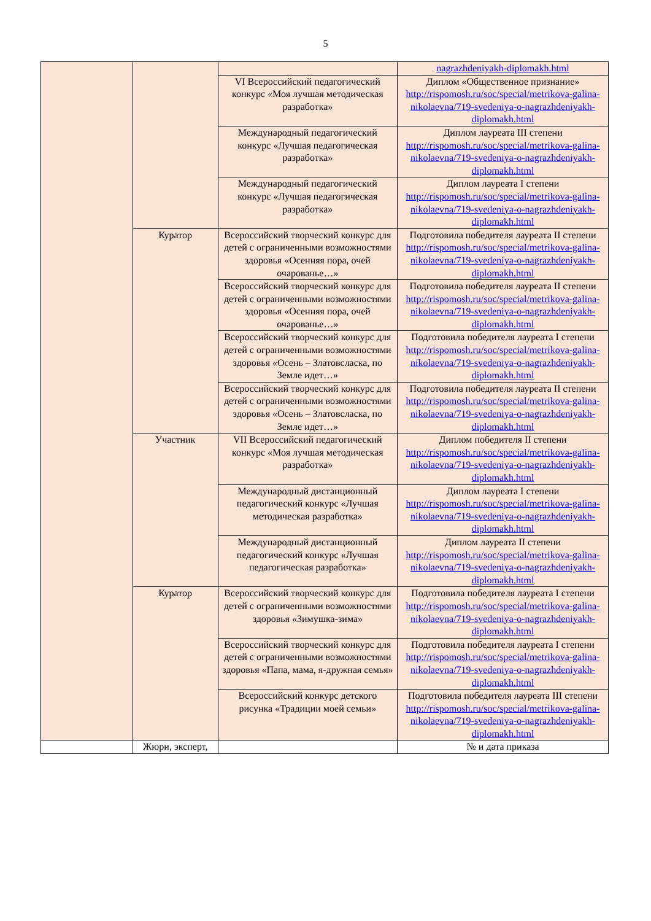5
| | | | nagrazhdeniyakh-diplomakh.html |
| | | VI Всероссийский педагогический конкурс «Моя лучшая методическая разработка» | Диплом «Общественное признание» http://rispomosh.ru/soc/special/metrikova-galina-nikolaevna/719-svedeniya-o-nagrazhdeniyakh-diplomakh.html |
| | | Международный педагогический конкурс «Лучшая педагогическая разработка» | Диплом лауреата III степени http://rispomosh.ru/soc/special/metrikova-galina-nikolaevna/719-svedeniya-o-nagrazhdeniyakh-diplomakh.html |
| | | Международный педагогический конкурс «Лучшая педагогическая разработка» | Диплом лауреата I степени http://rispomosh.ru/soc/special/metrikova-galina-nikolaevna/719-svedeniya-o-nagrazhdeniyakh-diplomakh.html |
| | Куратор | Всероссийский творческий конкурс для детей с ограниченными возможностями здоровья «Осенняя пора, очей очарованье…» | Подготовила победителя лауреата II степени http://rispomosh.ru/soc/special/metrikova-galina-nikolaevna/719-svedeniya-o-nagrazhdeniyakh-diplomakh.html |
| | | Всероссийский творческий конкурс для детей с ограниченными возможностями здоровья «Осенняя пора, очей очарованье…» | Подготовила победителя лауреата II степени http://rispomosh.ru/soc/special/metrikova-galina-nikolaevna/719-svedeniya-o-nagrazhdeniyakh-diplomakh.html |
| | | Всероссийский творческий конкурс для детей с ограниченными возможностями здоровья «Осень – Златовсласка, по Земле идет…» | Подготовила победителя лауреата I степени http://rispomosh.ru/soc/special/metrikova-galina-nikolaevna/719-svedeniya-o-nagrazhdeniyakh-diplomakh.html |
| | | Всероссийский творческий конкурс для детей с ограниченными возможностями здоровья «Осень – Златовсласка, по Земле идет…» | Подготовила победителя лауреата II степени http://rispomosh.ru/soc/special/metrikova-galina-nikolaevna/719-svedeniya-o-nagrazhdeniyakh-diplomakh.html |
| | Участник | VII Всероссийский педагогический конкурс «Моя лучшая методическая разработка» | Диплом победителя II степени http://rispomosh.ru/soc/special/metrikova-galina-nikolaevna/719-svedeniya-o-nagrazhdeniyakh-diplomakh.html |
| | | Международный дистанционный педагогический конкурс «Лучшая методическая разработка» | Диплом лауреата I степени http://rispomosh.ru/soc/special/metrikova-galina-nikolaevna/719-svedeniya-o-nagrazhdeniyakh-diplomakh.html |
| | | Международный дистанционный педагогический конкурс «Лучшая педагогическая разработка» | Диплом лауреата II степени http://rispomosh.ru/soc/special/metrikova-galina-nikolaevna/719-svedeniya-o-nagrazhdeniyakh-diplomakh.html |
| | Куратор | Всероссийский творческий конкурс для детей с ограниченными возможностями здоровья «Зимушка-зима» | Подготовила победителя лауреата I степени http://rispomosh.ru/soc/special/metrikova-galina-nikolaevna/719-svedeniya-o-nagrazhdeniyakh-diplomakh.html |
| | | Всероссийский творческий конкурс для детей с ограниченными возможностями здоровья «Папа, мама, я-дружная семья» | Подготовила победителя лауреата I степени http://rispomosh.ru/soc/special/metrikova-galina-nikolaevna/719-svedeniya-o-nagrazhdeniyakh-diplomakh.html |
| | | Всероссийский конкурс детского рисунка «Традиции моей семьи» | Подготовила победителя лауреата III степени http://rispomosh.ru/soc/special/metrikova-galina-nikolaevna/719-svedeniya-o-nagrazhdeniyakh-diplomakh.html |
| | Жюри, эксперт, | | № и дата приказа |